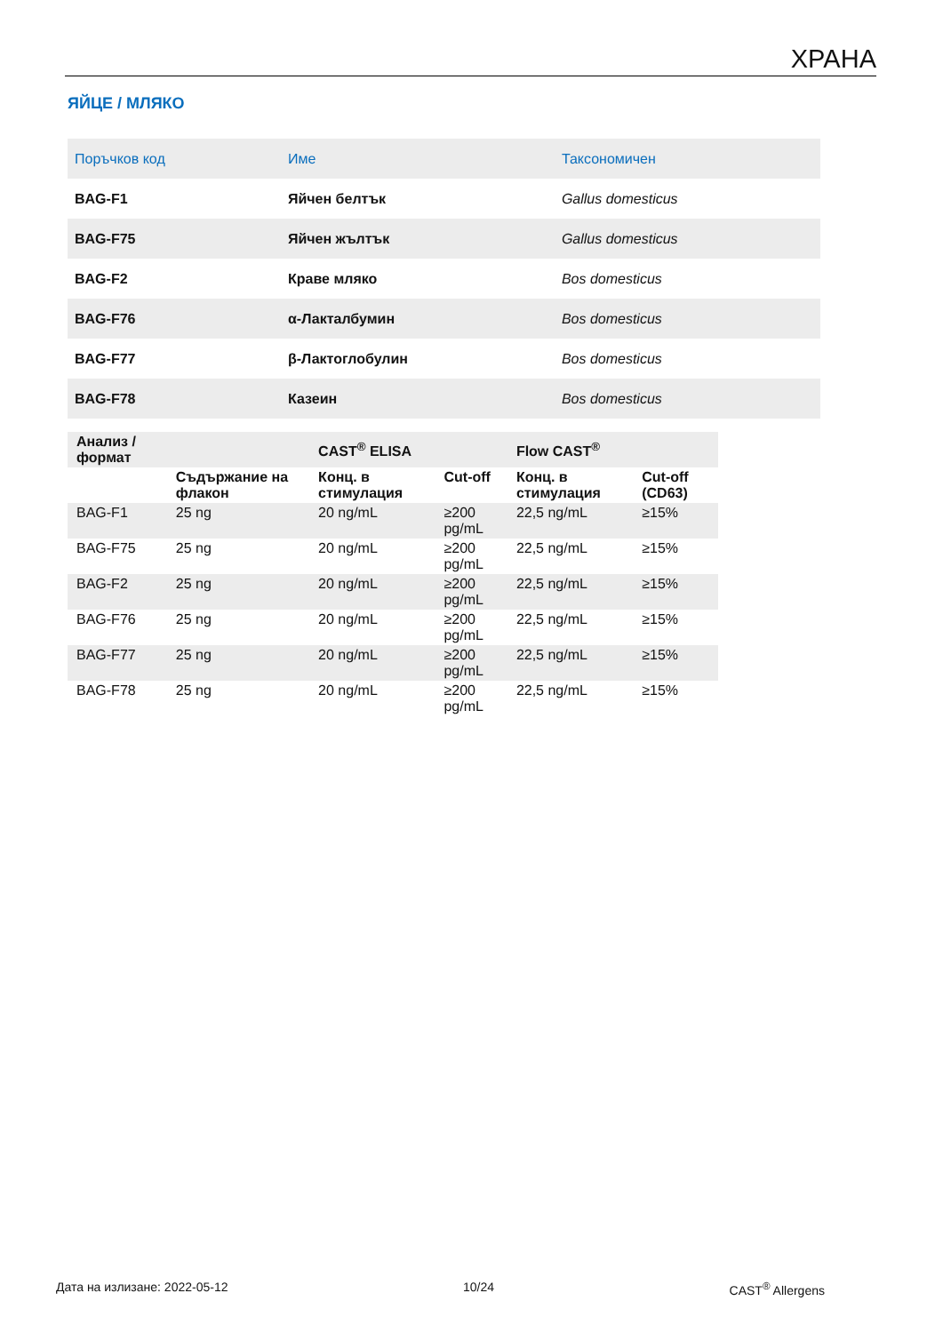ХРАНА
ЯЙЦЕ / МЛЯКО
| Поръчков код | Име | Таксономичен |
| --- | --- | --- |
| BAG-F1 | Яйчен белтък | Gallus domesticus |
| BAG-F75 | Яйчен жълтък | Gallus domesticus |
| BAG-F2 | Краве мляко | Bos domesticus |
| BAG-F76 | α-Лакталбумин | Bos domesticus |
| BAG-F77 | β-Лактоглобулин | Bos domesticus |
| BAG-F78 | Казеин | Bos domesticus |
| Анализ / формат | | CAST<sup>®</sup> ELISA | | Flow CAST<sup>®</sup> | |
| --- | --- | --- | --- | --- | --- |
| | Съдържание на флакон | Конц. в стимулация | Cut-off | Конц. в стимулация | Cut-off (CD63) |
| BAG-F1 | 25 ng | 20 ng/mL | ≥200 pg/mL | 22,5 ng/mL | ≥15% |
| BAG-F75 | 25 ng | 20 ng/mL | ≥200 pg/mL | 22,5 ng/mL | ≥15% |
| BAG-F2 | 25 ng | 20 ng/mL | ≥200 pg/mL | 22,5 ng/mL | ≥15% |
| BAG-F76 | 25 ng | 20 ng/mL | ≥200 pg/mL | 22,5 ng/mL | ≥15% |
| BAG-F77 | 25 ng | 20 ng/mL | ≥200 pg/mL | 22,5 ng/mL | ≥15% |
| BAG-F78 | 25 ng | 20 ng/mL | ≥200 pg/mL | 22,5 ng/mL | ≥15% |
Дата на излизане: 2022-05-12 10/24 CAST<sup>®</sup> Allergens